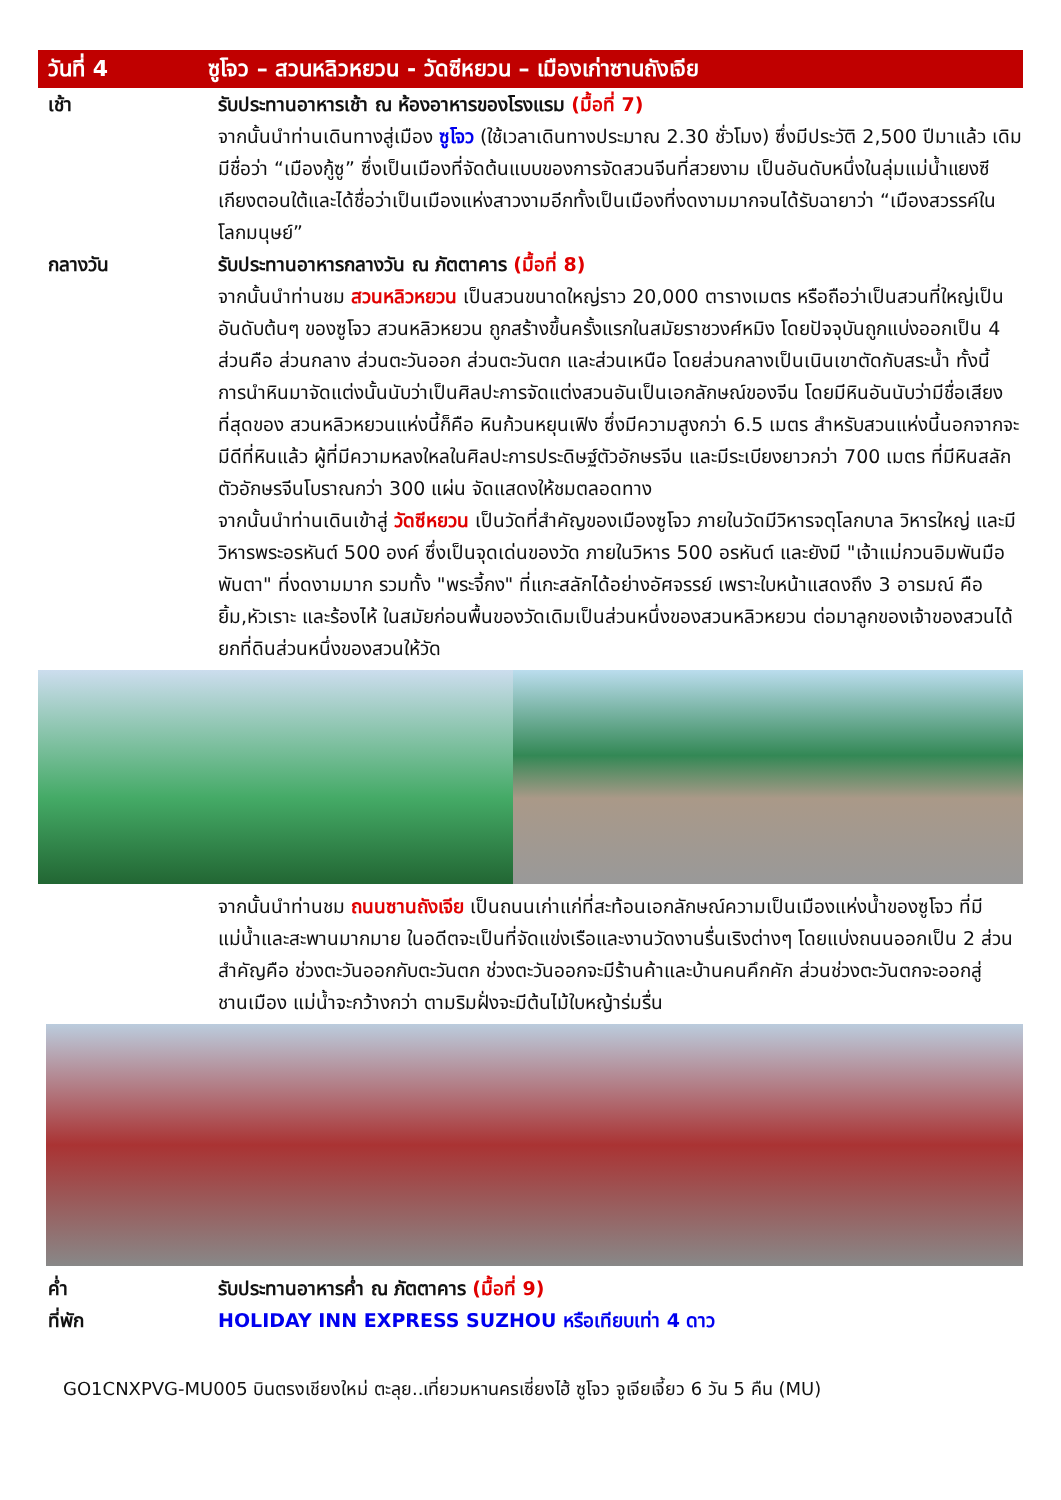วันที่ 4
ซูโจว – สวนหลิวหยวน - วัดซีหยวน – เมืองเก่าซานถังเจีย
เช้า รับประทานอาหารเช้า ณ ห้องอาหารของโรงแรม (มื้อที่ 7)
จากนั้นนำท่านเดินทางสู่เมือง ซูโจว (ใช้เวลาเดินทางประมาณ 2.30 ชั่วโมง) ซึ่งมีประวัติ 2,500 ปีมาแล้ว เดิมมีชื่อว่า “เมืองกู้ซู” ซึ่งเป็นเมืองที่จัดต้นแบบของการจัดสวนจีนที่สวยงาม เป็นอันดับหนึ่งในลุ่มแม่น้ำแยงซีเกียงตอนใต้และได้ชื่อว่าเป็นเมืองแห่งสาวงามอีกทั้งเป็นเมืองที่งดงามมากจนได้รับฉายาว่า “เมืองสวรรค์ในโลกมนุษย์”
กลางวัน รับประทานอาหารกลางวัน ณ ภัตตาคาร (มื้อที่ 8)
จากนั้นนำท่านชม สวนหลิวหยวน เป็นสวนขนาดใหญ่ราว 20,000 ตารางเมตร หรือถือว่าเป็นสวนที่ใหญ่เป็นอันดับต้นๆ ของซูโจว สวนหลิวหยวน ถูกสร้างขึ้นครั้งแรกในสมัยราชวงศ์หมิง โดยปัจจุบันถูกแบ่งออกเป็น 4 ส่วนคือ ส่วนกลาง ส่วนตะวันออก ส่วนตะวันตก และส่วนเหนือ โดยส่วนกลางเป็นเนินเขาตัดกับสระน้ำ ทั้งนี้การนำหินมาจัดแต่งนั้นนับว่าเป็นศิลปะการจัดแต่งสวนอันเป็นเอกลักษณ์ของจีน โดยมีหินอันนับว่ามีชื่อเสียงที่สุดของ สวนหลิวหยวนแห่งนี้ก็คือ หินก้วนหยุนเฟิง ซึ่งมีความสูงกว่า 6.5 เมตร สำหรับสวนแห่งนี้นอกจากจะมีดีที่หินแล้ว ผู้ที่มีความหลงใหลในศิลปะการประดิษฐ์ตัวอักษรจีน และมีระเบียงยาวกว่า 700 เมตร ที่มีหินสลักตัวอักษรจีนโบราณกว่า 300 แผ่น จัดแสดงให้ชมตลอดทาง
จากนั้นนำท่านเดินเข้าสู่ วัดซีหยวน เป็นวัดที่สำคัญของเมืองซูโจว ภายในวัดมีวิหารจตุโลกบาล วิหารใหญ่ และมีวิหารพระอรหันต์ 500 องค์ ซึ่งเป็นจุดเด่นของวัด ภายในวิหาร 500 อรหันต์ และยังมี "เจ้าแม่กวนอิมพันมือพันตา" ที่งดงามมาก รวมทั้ง "พระจี้กง" ที่แกะสลักได้อย่างอัศจรรย์ เพราะใบหน้าแสดงถึง 3 อารมณ์ คือ ยิ้ม,หัวเราะ และร้องไห้ ในสมัยก่อนพื้นของวัดเดิมเป็นส่วนหนึ่งของสวนหลิวหยวน ต่อมาลูกของเจ้าของสวนได้ยกที่ดินส่วนหนึ่งของสวนให้วัด
จากนั้นนำท่านชม ถนนซานถังเจีย เป็นถนนเก่าแก่ที่สะท้อนเอกลักษณ์ความเป็นเมืองแห่งน้ำของซูโจว ที่มีแม่น้ำและสะพานมากมาย ในอดีตจะเป็นที่จัดแข่งเรือและงานวัดงานรื่นเริงต่างๆ โดยแบ่งถนนออกเป็น 2 ส่วนสำคัญคือ ช่วงตะวันออกกับตะวันตก ช่วงตะวันออกจะมีร้านค้าและบ้านคนคึกคัก ส่วนช่วงตะวันตกจะออกสู่ชานเมือง แม่น้ำจะกว้างกว่า ตามริมฝั่งจะมีต้นไม้ใบหญ้าร่มรื่น
ค่ำ รับประทานอาหารค่ำ ณ ภัตตาคาร (มื้อที่ 9)
ที่พัก HOLIDAY INN EXPRESS SUZHOU หรือเทียบเท่า 4 ดาว
GO1CNXPVG-MU005 บินตรงเชียงใหม่ ตะลุย..เที่ยวมหานครเซี่ยงไฮ้ ซูโจว จูเจียเจี้ยว 6 วัน 5 คืน (MU)